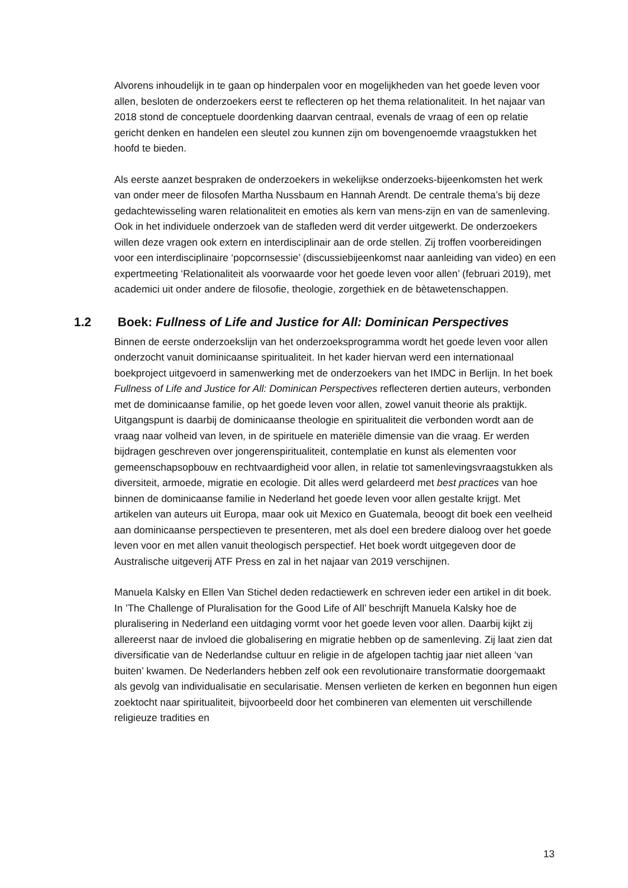Alvorens inhoudelijk in te gaan op hinderpalen voor en mogelijkheden van het goede leven voor allen, besloten de onderzoekers eerst te reflecteren op het thema relationaliteit. In het najaar van 2018 stond de conceptuele doordenking daarvan centraal, evenals de vraag of een op relatie gericht denken en handelen een sleutel zou kunnen zijn om bovengenoemde vraagstukken het hoofd te bieden.
Als eerste aanzet bespraken de onderzoekers in wekelijkse onderzoeks-bijeenkomsten het werk van onder meer de filosofen Martha Nussbaum en Hannah Arendt. De centrale thema’s bij deze gedachtewisseling waren relationaliteit en emoties als kern van mens-zijn en van de samenleving. Ook in het individuele onderzoek van de stafleden werd dit verder uitgewerkt. De onderzoekers willen deze vragen ook extern en interdisciplinair aan de orde stellen. Zij troffen voorbereidingen voor een interdisciplinaire ‘popcornsessie’ (discussiebijeenkomst naar aanleiding van video) en een expertmeeting ‘Relationaliteit als voorwaarde voor het goede leven voor allen’ (februari 2019), met academici uit onder andere de filosofie, theologie, zorgethiek en de bètawetenschappen.
1.2 Boek: Fullness of Life and Justice for All: Dominican Perspectives
Binnen de eerste onderzoekslijn van het onderzoeksprogramma wordt het goede leven voor allen onderzocht vanuit dominicaanse spiritualiteit. In het kader hiervan werd een internationaal boekproject uitgevoerd in samenwerking met de onderzoekers van het IMDC in Berlijn. In het boek Fullness of Life and Justice for All: Dominican Perspectives reflecteren dertien auteurs, verbonden met de dominicaanse familie, op het goede leven voor allen, zowel vanuit theorie als praktijk. Uitgangspunt is daarbij de dominicaanse theologie en spiritualiteit die verbonden wordt aan de vraag naar volheid van leven, in de spirituele en materiële dimensie van die vraag. Er werden bijdragen geschreven over jongerenspiritualiteit, contemplatie en kunst als elementen voor gemeenschapsopbouw en rechtvaardigheid voor allen, in relatie tot samenlevingsvraagstukken als diversiteit, armoede, migratie en ecologie. Dit alles werd gelardeerd met best practices van hoe binnen de dominicaanse familie in Nederland het goede leven voor allen gestalte krijgt. Met artikelen van auteurs uit Europa, maar ook uit Mexico en Guatemala, beoogt dit boek een veelheid aan dominicaanse perspectieven te presenteren, met als doel een bredere dialoog over het goede leven voor en met allen vanuit theologisch perspectief. Het boek wordt uitgegeven door de Australische uitgeverij ATF Press en zal in het najaar van 2019 verschijnen.
Manuela Kalsky en Ellen Van Stichel deden redactiewerk en schreven ieder een artikel in dit boek. In ’The Challenge of Pluralisation for the Good Life of All’ beschrijft Manuela Kalsky hoe de pluralisering in Nederland een uitdaging vormt voor het goede leven voor allen. Daarbij kijkt zij allereerst naar de invloed die globalisering en migratie hebben op de samenleving. Zij laat zien dat diversificatie van de Nederlandse cultuur en religie in de afgelopen tachtig jaar niet alleen ‘van buiten’ kwamen. De Nederlanders hebben zelf ook een revolutionaire transformatie doorgemaakt als gevolg van individualisatie en secularisatie. Mensen verlieten de kerken en begonnen hun eigen zoektocht naar spiritualiteit, bijvoorbeeld door het combineren van elementen uit verschillende religieuze tradities en
13